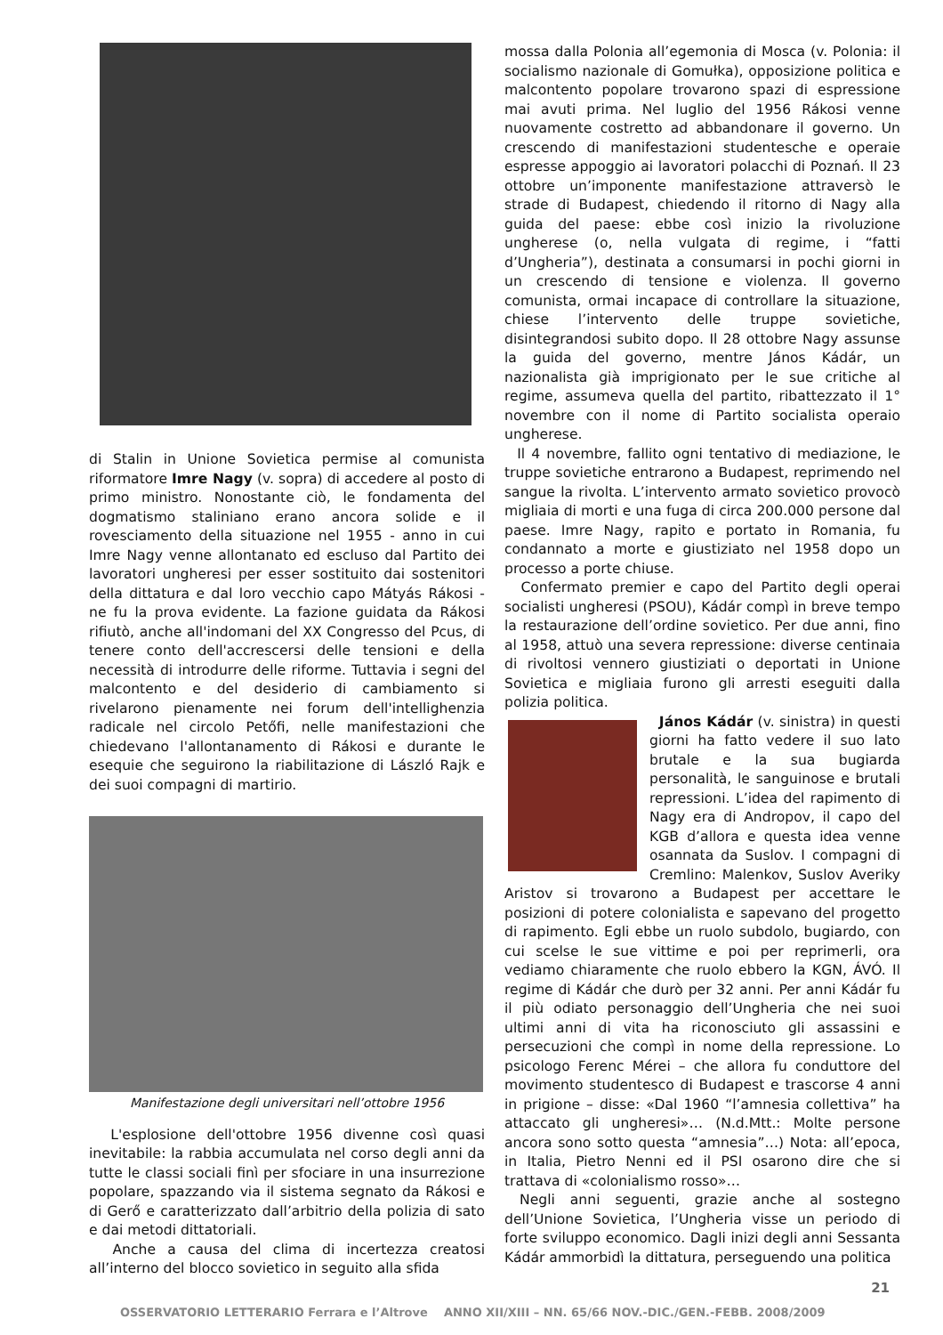di Stalin in Unione Sovietica permise al comunista riformatore Imre Nagy (v. sopra) di accedere al posto di primo ministro. Nonostante ciò, le fondamenta del dogmatismo staliniano erano ancora solide e il rovesciamento della situazione nel 1955 - anno in cui Imre Nagy venne allontanato ed escluso dal Partito dei lavoratori ungheresi per esser sostituito dai sostenitori della dittatura e dal loro vecchio capo Mátyás Rákosi - ne fu la prova evidente. La fazione guidata da Rákosi rifiutò, anche all'indomani del XX Congresso del Pcus, di tenere conto dell'accrescersi delle tensioni e della necessità di introdurre delle riforme. Tuttavia i segni del malcontento e del desiderio di cambiamento si rivelarono pienamente nei forum dell'intellighenzia radicale nel circolo Petőfi, nelle manifestazioni che chiedevano l'allontanamento di Rákosi e durante le esequie che seguirono la riabilitazione di László Rajk e dei suoi compagni di martirio.
Manifestazione degli universitari nell’ottobre 1956
L'esplosione dell'ottobre 1956 divenne così quasi inevitabile: la rabbia accumulata nel corso degli anni da tutte le classi sociali finì per sfociare in una insurrezione popolare, spazzando via il sistema segnato da Rákosi e di Gerő e caratterizzato dall’arbitrio della polizia di sato e dai metodi dittatoriali.
Anche a causa del clima di incertezza creatosi all’interno del blocco sovietico in seguito alla sfida
mossa dalla Polonia all’egemonia di Mosca (v. Polonia: il socialismo nazionale di Gomułka), opposizione politica e malcontento popolare trovarono spazi di espressione mai avuti prima. Nel luglio del 1956 Rákosi venne nuovamente costretto ad abbandonare il governo. Un crescendo di manifestazioni studentesche e operaie espresse appoggio ai lavoratori polacchi di Poznań. Il 23 ottobre un’imponente manifestazione attraversò le strade di Budapest, chiedendo il ritorno di Nagy alla guida del paese: ebbe così inizio la rivoluzione ungherese (o, nella vulgata di regime, i “fatti d’Ungheria”), destinata a consumarsi in pochi giorni in un crescendo di tensione e violenza. Il governo comunista, ormai incapace di controllare la situazione, chiese l’intervento delle truppe sovietiche, disintegrandosi subito dopo. Il 28 ottobre Nagy assunse la guida del governo, mentre János Kádár, un nazionalista già imprigionato per le sue critiche al regime, assumeva quella del partito, ribattezzato il 1° novembre con il nome di Partito socialista operaio ungherese.
Il 4 novembre, fallito ogni tentativo di mediazione, le truppe sovietiche entrarono a Budapest, reprimendo nel sangue la rivolta. L’intervento armato sovietico provocò migliaia di morti e una fuga di circa 200.000 persone dal paese. Imre Nagy, rapito e portato in Romania, fu condannato a morte e giustiziato nel 1958 dopo un processo a porte chiuse.
Confermato premier e capo del Partito degli operai socialisti ungheresi (PSOU), Kádár compì in breve tempo la restaurazione dell’ordine sovietico. Per due anni, fino al 1958, attuò una severa repressione: diverse centinaia di rivoltosi vennero giustiziati o deportati in Unione Sovietica e migliaia furono gli arresti eseguiti dalla polizia politica.
János Kádár (v. sinistra) in questi giorni ha fatto vedere il suo lato brutale e la sua bugiarda personalità, le sanguinose e brutali repressioni. L’idea del rapimento di Nagy era di Andropov, il capo del KGB d’allora e questa idea venne osannata da Suslov. I compagni di Cremlino: Malenkov, Suslov Averiky Aristov si trovarono a Budapest per accettare le posizioni di potere colonialista e sapevano del progetto di rapimento. Egli ebbe un ruolo subdolo, bugiardo, con cui scelse le sue vittime e poi per reprimerli, ora vediamo chiaramente che ruolo ebbero la KGN, ÁVÓ. Il regime di Kádár che durò per 32 anni. Per anni Kádár fu il più odiato personaggio dell’Ungheria che nei suoi ultimi anni di vita ha riconosciuto gli assassini e persecuzioni che compì in nome della repressione. Lo psicologo Ferenc Mérei – che allora fu conduttore del movimento studentesco di Budapest e trascorse 4 anni in prigione – disse: «Dal 1960 “l’amnesia collettiva” ha attaccato gli ungheresi»… (N.d.Mtt.: Molte persone ancora sono sotto questa “amnesia”…) Nota: all’epoca, in Italia, Pietro Nenni ed il PSI osarono dire che si trattava di «colonialismo rosso»…
Negli anni seguenti, grazie anche al sostegno dell’Unione Sovietica, l’Ungheria visse un periodo di forte sviluppo economico. Dagli inizi degli anni Sessanta Kádár ammorbidì la dittatura, perseguendo una politica
21
OSSERVATORIO LETTERARIO Ferrara e l’Altrove ANNO XII/XIII – NN. 65/66 NOV.-DIC./GEN.-FEBB. 2008/2009